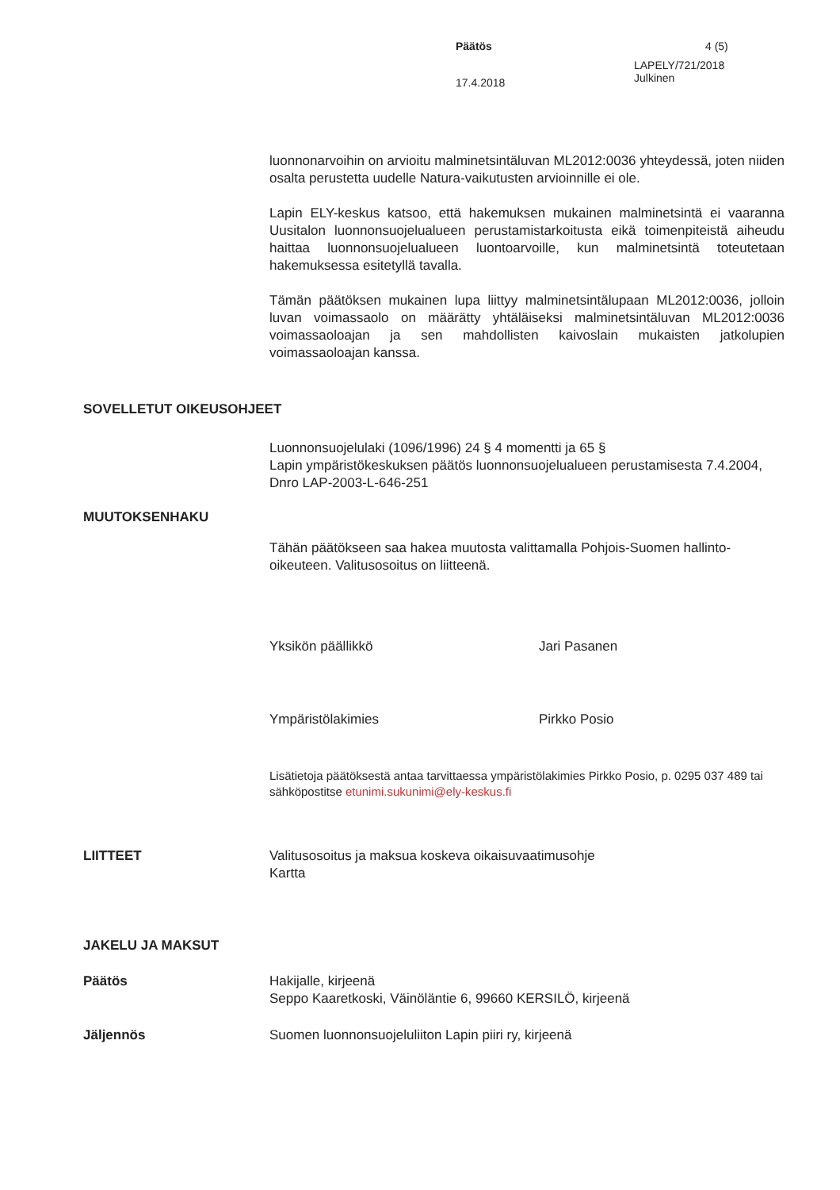Päätös
4 (5)
17.4.2018
LAPELY/721/2018
Julkinen
luonnonarvoihin on arvioitu malminetsintäluvan ML2012:0036 yhteydessä, joten niiden osalta perustetta uudelle Natura-vaikutusten arvioinnille ei ole.
Lapin ELY-keskus katsoo, että hakemuksen mukainen malminetsintä ei vaaranna Uusitalon luonnonsuojelualueen perustamistarkoitusta eikä toimenpiteistä aiheudu haittaa luonnonsuojelualueen luontoarvoille, kun malminetsintä toteutetaan hakemuksessa esitetyllä tavalla.
Tämän päätöksen mukainen lupa liittyy malminetsintälupaan ML2012:0036, jolloin luvan voimassaolo on määrätty yhtäläiseksi malminetsintäluvan ML2012:0036 voimassaoloajan ja sen mahdollisten kaivoslain mukaisten jatkolupien voimassaoloajan kanssa.
SOVELLETUT OIKEUSOHJEET
Luonnonsuojelulaki (1096/1996) 24 § 4 momentti ja 65 §
Lapin ympäristökeskuksen päätös luonnonsuojelualueen perustamisesta 7.4.2004, Dnro LAP-2003-L-646-251
MUUTOKSENHAKU
Tähän päätökseen saa hakea muutosta valittamalla Pohjois-Suomen hallinto-oikeuteen. Valitusosoitus on liitteenä.
Yksikön päällikkö
Jari Pasanen
Ympäristölakimies
Pirkko Posio
Lisätietoja päätöksestä antaa tarvittaessa ympäristölakimies Pirkko Posio, p. 0295 037 489 tai sähköpostitse etunimi.sukunimi@ely-keskus.fi
LIITTEET
Valitusosoitus ja maksua koskeva oikaisuvaatimusohje
Kartta
JAKELU JA MAKSUT
Päätös
Hakijalle, kirjeenä
Seppo Kaaretkoski, Väinöläntie 6, 99660 KERSILÖ, kirjeenä
Jäljennös
Suomen luonnonsuojeluliiton Lapin piiri ry, kirjeenä